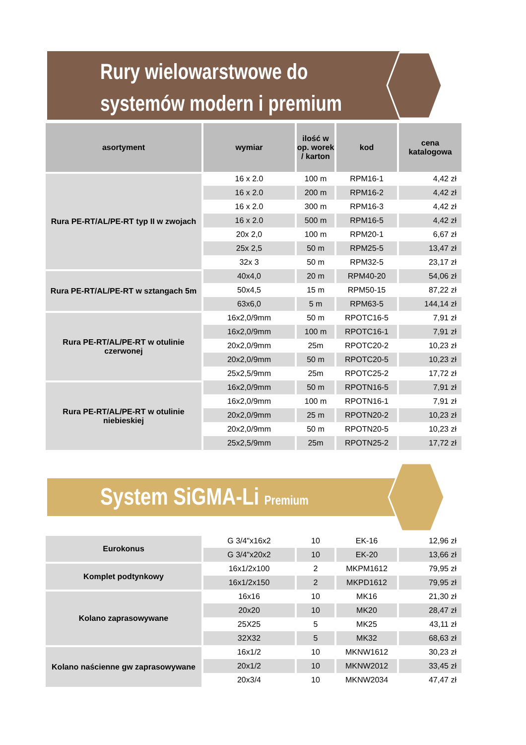Rury wielowarstwowe do
systemów modern i premium
| asortyment | wymiar | ilość w op. worek / karton | kod | cena katalogowa |
| --- | --- | --- | --- | --- |
| Rura PE-RT/AL/PE-RT typ II w zwojach | 16 x 2.0 | 100 m | RPM16-1 | 4,42 zł |
| | 16 x 2.0 | 200 m | RPM16-2 | 4,42 zł |
| | 16 x 2.0 | 300 m | RPM16-3 | 4,42 zł |
| | 16 x 2.0 | 500 m | RPM16-5 | 4,42 zł |
| | 20x 2,0 | 100 m | RPM20-1 | 6,67 zł |
| | 25x 2,5 | 50 m | RPM25-5 | 13,47 zł |
| | 32x 3 | 50 m | RPM32-5 | 23,17 zł |
| Rura PE-RT/AL/PE-RT w sztangach 5m | 40x4,0 | 20 m | RPM40-20 | 54,06 zł |
| | 50x4,5 | 15 m | RPM50-15 | 87,22 zł |
| | 63x6,0 | 5 m | RPM63-5 | 144,14 zł |
| Rura PE-RT/AL/PE-RT w otulinie czerwonej | 16x2,0/9mm | 50 m | RPOTC16-5 | 7,91 zł |
| | 16x2,0/9mm | 100 m | RPOTC16-1 | 7,91 zł |
| | 20x2,0/9mm | 25m | RPOTC20-2 | 10,23 zł |
| | 20x2,0/9mm | 50 m | RPOTC20-5 | 10,23 zł |
| | 25x2,5/9mm | 25m | RPOTC25-2 | 17,72 zł |
| Rura PE-RT/AL/PE-RT w otulinie niebieskiej | 16x2,0/9mm | 50 m | RPOTN16-5 | 7,91 zł |
| | 16x2,0/9mm | 100 m | RPOTN16-1 | 7,91 zł |
| | 20x2,0/9mm | 25 m | RPOTN20-2 | 10,23 zł |
| | 20x2,0/9mm | 50 m | RPOTN20-5 | 10,23 zł |
| | 25x2,5/9mm | 25m | RPOTN25-2 | 17,72 zł |
System SiGMA-Li Premium
| Eurokonus | G 3/4"x16x2 | 10 | EK-16 | 12,96 zł |
| | G 3/4"x20x2 | 10 | EK-20 | 13,66 zł |
| Komplet podtynkowy | 16x1/2x100 | 2 | MKPM1612 | 79,95 zł |
| | 16x1/2x150 | 2 | MKPD1612 | 79,95 zł |
| Kolano zaprasowywane | 16x16 | 10 | MK16 | 21,30 zł |
| | 20x20 | 10 | MK20 | 28,47 zł |
| | 25X25 | 5 | MK25 | 43,11 zł |
| | 32X32 | 5 | MK32 | 68,63 zł |
| Kolano naścienne gw zaprasowywane | 16x1/2 | 10 | MKNW1612 | 30,23 zł |
| | 20x1/2 | 10 | MKNW2012 | 33,45 zł |
| | 20x3/4 | 10 | MKNW2034 | 47,47 zł |